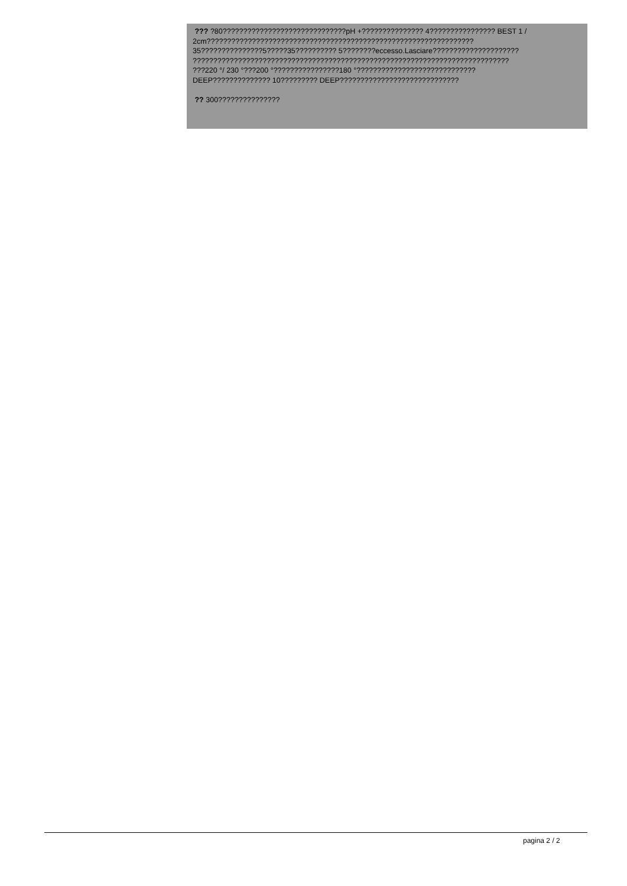??? ?80??????????????????????????????pH +??????????????? 4???????????????? BEST 1 /
2cm?????????????????????????????????????????????????????????????????
35???????????????5?????35?????????? 5????????eccesso.Lasciare?????????????????????
?????????????????????????????????????????????????????????????????????????????
???220 °/ 230 °???200 °????????????????180 °?????????????????????????????
DEEP?????????????? 10????????? DEEP?????????????????????????????
?? 300???????????????
pagina 2 / 2